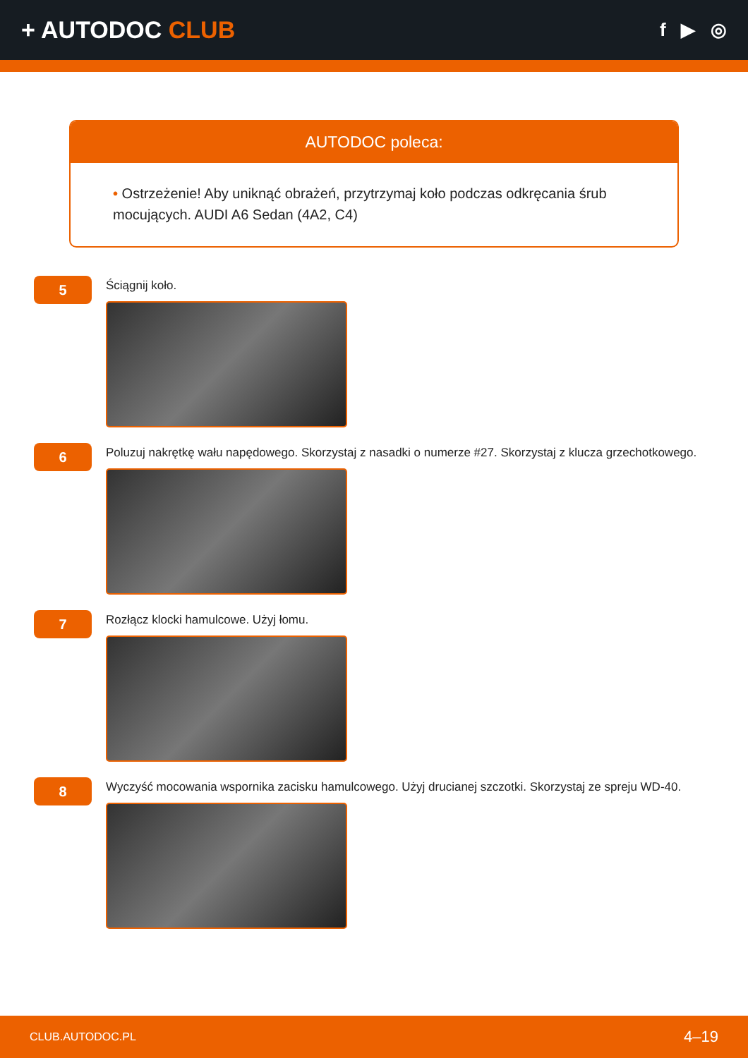+ AUTODOC CLUB
f ▶ ◎
AUTODOC poleca:
• Ostrzeżenie! Aby uniknąć obrażeń, przytrzymaj koło podczas odkręcania śrub mocujących. AUDI A6 Sedan (4A2, C4)
5
Ściągnij koło.
6
Poluzuj nakrętkę wału napędowego. Skorzystaj z nasadki o numerze #27. Skorzystaj z klucza grzechotkowego.
7
Rozłącz klocki hamulcowe. Użyj łomu.
8
Wyczyść mocowania wspornika zacisku hamulcowego. Użyj drucianej szczotki. Skorzystaj ze spreju WD-40.
CLUB.AUTODOC.PL 4–19